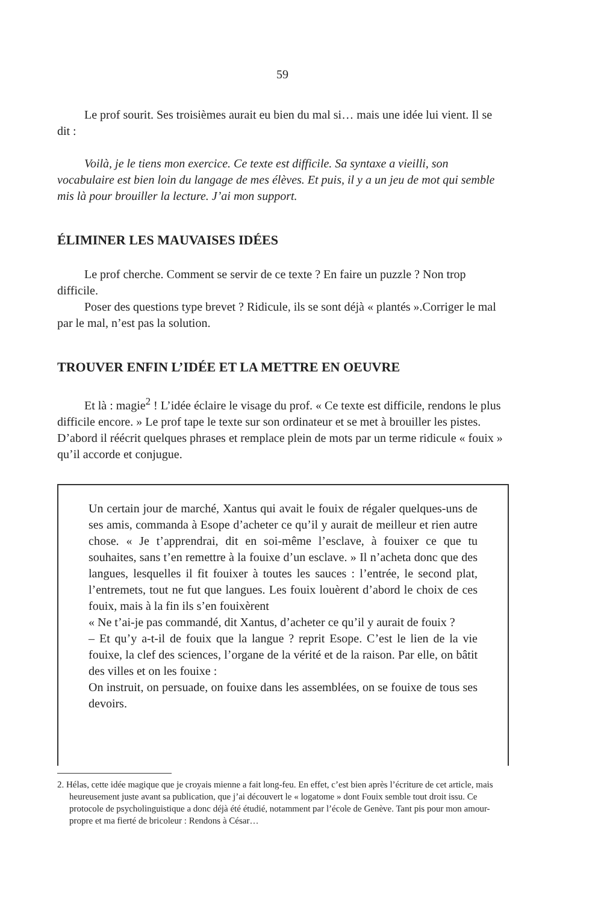59
Le prof sourit. Ses troisièmes aurait eu bien du mal si… mais une idée lui vient. Il se dit :
Voilà, je le tiens mon exercice. Ce texte est difficile. Sa syntaxe a vieilli, son vocabulaire est bien loin du langage de mes élèves. Et puis, il y a un jeu de mot qui semble mis là pour brouiller la lecture. J’ai mon support.
ÉLIMINER LES MAUVAISES IDÉES
Le prof cherche. Comment se servir de ce texte ? En faire un puzzle ? Non trop difficile.
Poser des questions type brevet ? Ridicule, ils se sont déjà « plantés ».Corriger le mal par le mal, n’est pas la solution.
TROUVER ENFIN L’IDÉE ET LA METTRE EN OEUVRE
Et là : magie<sup>2</sup> ! L’idée éclaire le visage du prof. « Ce texte est difficile, rendons le plus difficile encore. » Le prof tape le texte sur son ordinateur et se met à brouiller les pistes. D’abord il réécrit quelques phrases et remplace plein de mots par un terme ridicule « fouix » qu’il accorde et conjugue.
Un certain jour de marché, Xantus qui avait le fouix de régaler quelques-uns de ses amis, commanda à Esope d’acheter ce qu’il y aurait de meilleur et rien autre chose. « Je t’apprendrai, dit en soi-même l’esclave, à fouixer ce que tu souhaites, sans t’en remettre à la fouixe d’un esclave. » Il n’acheta donc que des langues, lesquelles il fit fouixer à toutes les sauces : l’entrée, le second plat, l’entremets, tout ne fut que langues. Les fouix louèrent d’abord le choix de ces fouix, mais à la fin ils s’en fouixèrent
« Ne t’ai-je pas commandé, dit Xantus, d’acheter ce qu’il y aurait de fouix ?
– Et qu’y a-t-il de fouix que la langue ? reprit Esope. C’est le lien de la vie fouixe, la clef des sciences, l’organe de la vérité et de la raison. Par elle, on bâtit des villes et on les fouixe :
On instruit, on persuade, on fouixe dans les assemblées, on se fouixe de tous ses devoirs.
2. Hélas, cette idée magique que je croyais mienne a fait long-feu. En effet, c’est bien après l’écriture de cet article, mais heureusement juste avant sa publication, que j’ai découvert le « logatome » dont Fouix semble tout droit issu. Ce protocole de psycholinguistique a donc déjà été étudié, notamment par l’école de Genève. Tant pis pour mon amour-propre et ma fierté de bricoleur : Rendons à César…